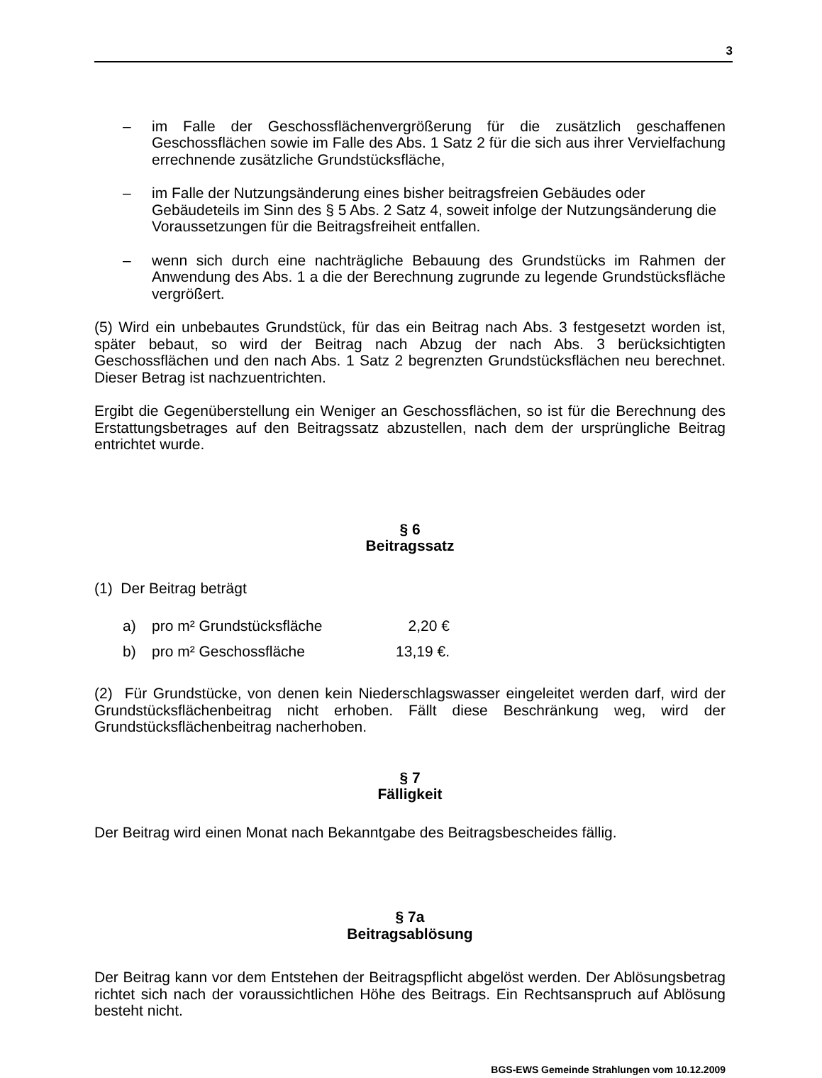3
– im Falle der Geschossflächenvergrößerung für die zusätzlich geschaffenen Geschossflächen sowie im Falle des Abs. 1 Satz 2 für die sich aus ihrer Vervielfachung errechnende zusätzliche Grundstücksfläche,
– im Falle der Nutzungsänderung eines bisher beitragsfreien Gebäudes oder Gebäudeteils im Sinn des § 5 Abs. 2 Satz 4, soweit infolge der Nutzungsänderung die Voraussetzungen für die Beitragsfreiheit entfallen.
– wenn sich durch eine nachträgliche Bebauung des Grundstücks im Rahmen der Anwendung des Abs. 1 a die der Berechnung zugrunde zu legende Grundstücksfläche vergrößert.
(5) Wird ein unbebautes Grundstück, für das ein Beitrag nach Abs. 3 festgesetzt worden ist, später bebaut, so wird der Beitrag nach Abzug der nach Abs. 3 berücksichtigten Geschossflächen und den nach Abs. 1 Satz 2 begrenzten Grundstücksflächen neu berechnet. Dieser Betrag ist nachzuentrichten.
Ergibt die Gegenüberstellung ein Weniger an Geschossflächen, so ist für die Berechnung des Erstattungsbetrages auf den Beitragssatz abzustellen, nach dem der ursprüngliche Beitrag entrichtet wurde.
§ 6
Beitragssatz
(1) Der Beitrag beträgt
a) pro m² Grundstücksfläche 2,20 €
b) pro m² Geschossfläche 13,19 €.
(2) Für Grundstücke, von denen kein Niederschlagswasser eingeleitet werden darf, wird der Grundstücksflächenbeitrag nicht erhoben. Fällt diese Beschränkung weg, wird der Grundstücksflächenbeitrag nacherhoben.
§ 7
Fälligkeit
Der Beitrag wird einen Monat nach Bekanntgabe des Beitragsbescheides fällig.
§ 7a
Beitragsablösung
Der Beitrag kann vor dem Entstehen der Beitragspflicht abgelöst werden. Der Ablösungsbetrag richtet sich nach der voraussichtlichen Höhe des Beitrags. Ein Rechtsanspruch auf Ablösung besteht nicht.
BGS-EWS Gemeinde Strahlungen vom 10.12.2009